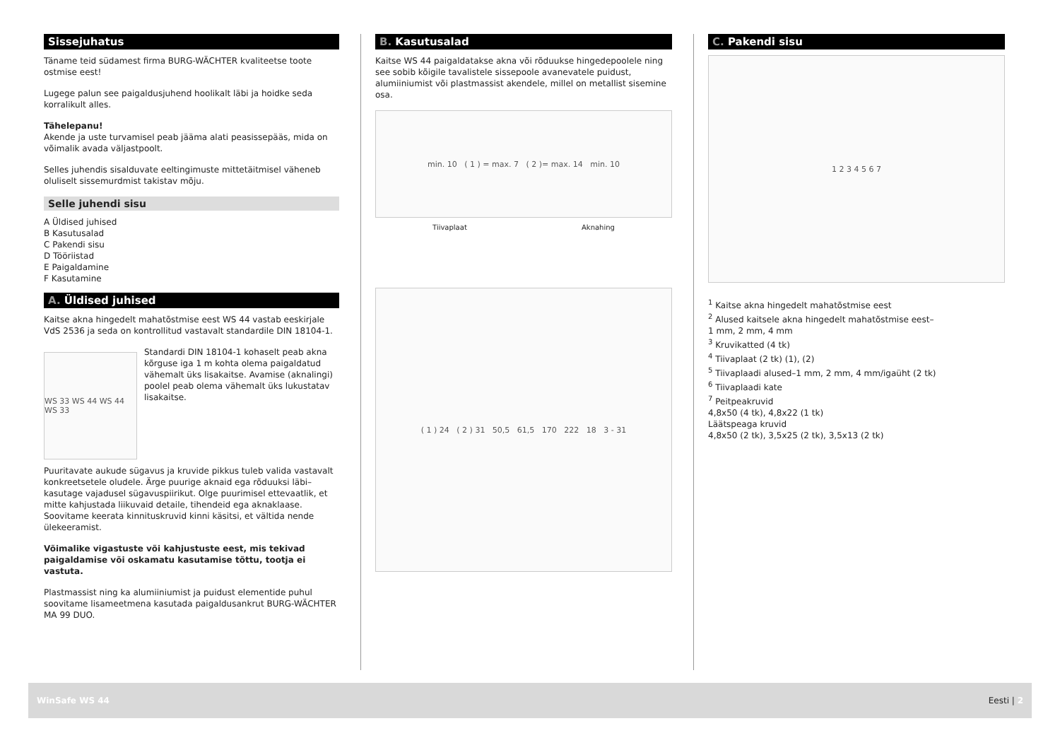Sissejuhatus
Täname teid südamest firma BURG-WÄCHTER kvaliteetse toote ostmise eest!
Lugege palun see paigaldusjuhend hoolikalt läbi ja hoidke seda korralikult alles.
Tähelepanu!
Akende ja uste turvamisel peab jääma alati peasissepääs, mida on võimalik avada väljastpoolt.
Selles juhendis sisalduvate eeltingimuste mittetäitmisel väheneb oluliselt sissemurdmist takistav mõju.
Selle juhendi sisu
A Üldised juhised
B Kasutusalad
C Pakendi sisu
D Tööriistad
E Paigaldamine
F Kasutamine
A. Üldised juhised
Kaitse akna hingedelt mahatõstmise eest WS 44 vastab eeskirjale VdS 2536 ja seda on kontrollitud vastavalt standardile DIN 18104-1.
WS 33 WS 44 WS 44 WS 33
Standardi DIN 18104-1 kohaselt peab akna kõrguse iga 1 m kohta olema paigaldatud vähemalt üks lisakaitse. Avamise (aknalingi) poolel peab olema vähemalt üks lukustatav lisakaitse.
Puuritavate aukude sügavus ja kruvide pikkus tuleb valida vastavalt konkreetsetele oludele. Ärge puurige aknaid ega rõduuksi läbi–kasutage vajadusel sügavuspiirikut. Olge puurimisel ettevaatlik, et mitte kahjustada liikuvaid detaile, tihendeid ega aknaklaase. Soovitame keerata kinnituskruvid kinni käsitsi, et vältida nende ülekeeramist.
Võimalike vigastuste või kahjustuste eest, mis tekivad paigaldamise või oskamatu kasutamise tõttu, tootja ei vastuta.
Plastmassist ning ka alumiiniumist ja puidust elementide puhul soovitame lisameetmena kasutada paigaldusankrut BURG-WÄCHTER MA 99 DUO.
B. Kasutusalad
Kaitse WS 44 paigaldatakse akna või rõduukse hingedepoolele ning see sobib kõigile tavalistele sissepoole avanevatele puidust, alumiiniumist või plastmassist akendele, millel on metallist sisemine osa.
min. 10 ( 1 ) = max. 7 ( 2 )= max. 14 min. 10
Tiivaplaat Aknahing
( 1 ) 24 ( 2 ) 31 50,5 61,5 170 222 18 3 - 31
C. Pakendi sisu
1 2 3 4 5 6 7
<sup>1</sup> Kaitse akna hingedelt mahatõstmise eest
<sup>2</sup> Alused kaitsele akna hingedelt mahatõstmise eest–
1 mm, 2 mm, 4 mm
<sup>3</sup> Kruvikatted (4 tk)
<sup>4</sup> Tiivaplaat (2 tk) (1), (2)
<sup>5</sup> Tiivaplaadi alused–1 mm, 2 mm, 4 mm/igaüht (2 tk)
<sup>6</sup> Tiivaplaadi kate
<sup>7</sup> Peitpeakruvid
4,8x50 (4 tk), 4,8x22 (1 tk)
Läätspeaga kruvid
4,8x50 (2 tk), 3,5x25 (2 tk), 3,5x13 (2 tk)
WinSafe WS 44 Eesti | 2